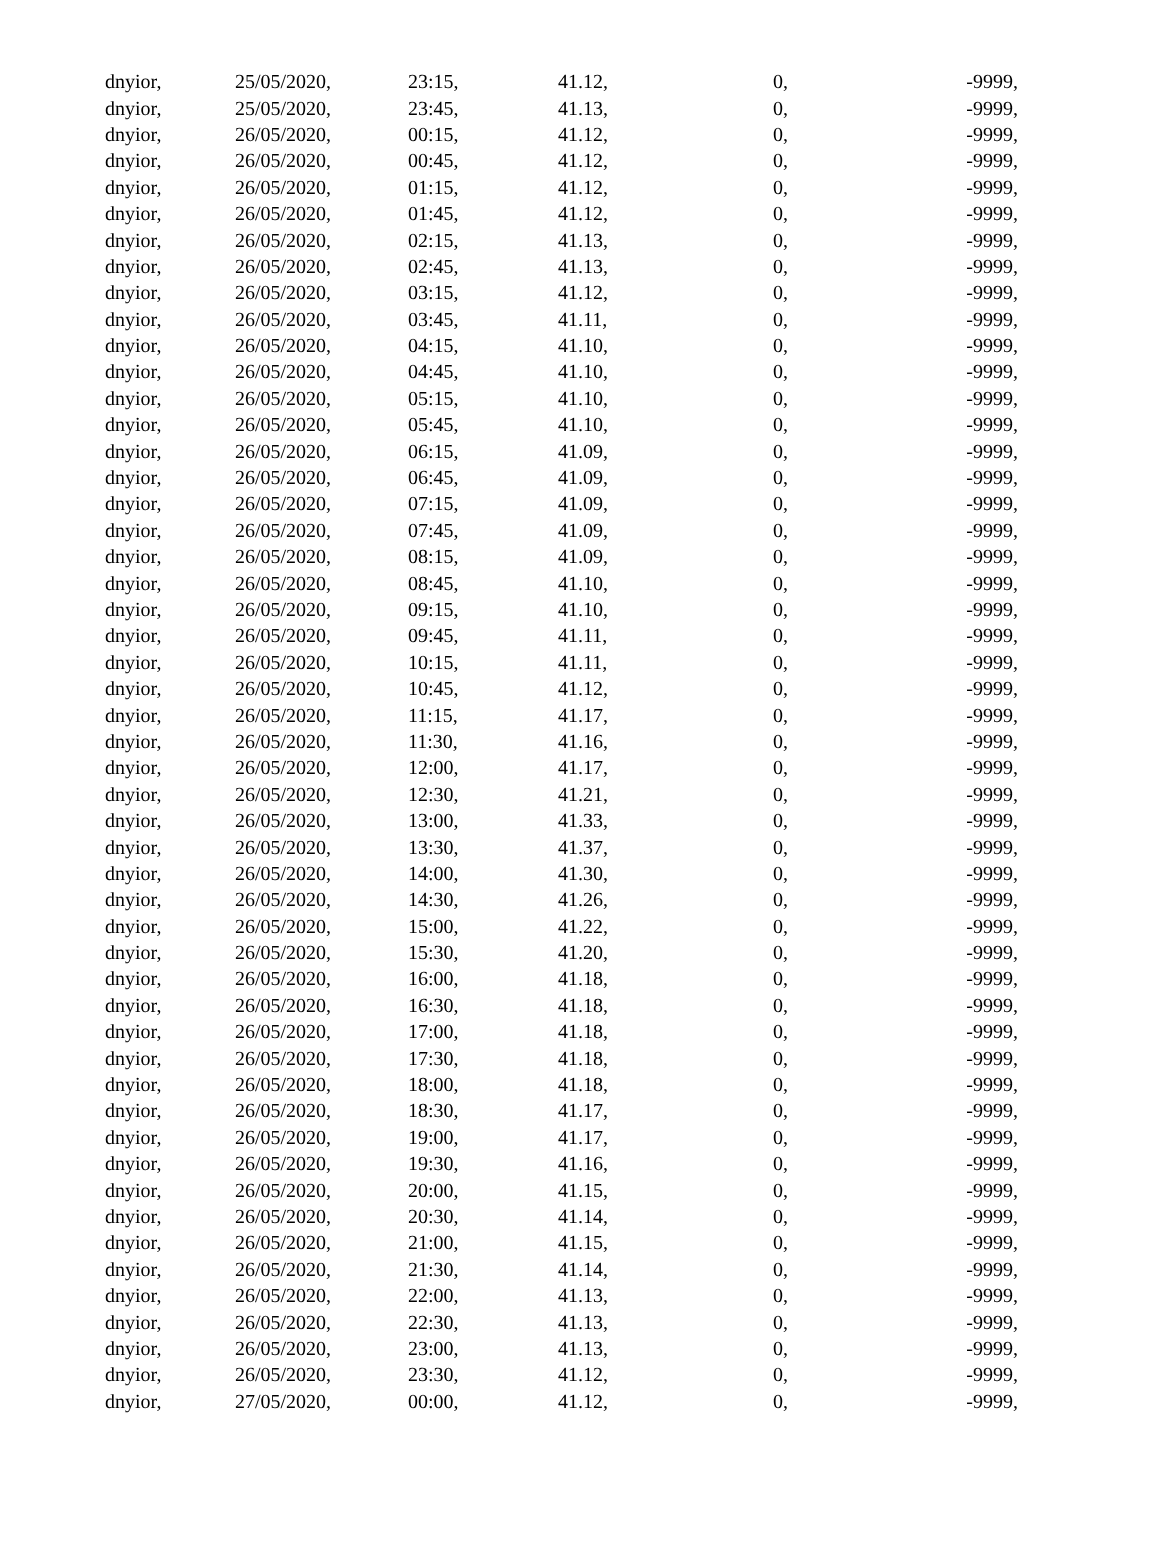| dnyior, | 25/05/2020, | 23:15, | 41.12, | 0, | -9999, |
| dnyior, | 25/05/2020, | 23:45, | 41.13, | 0, | -9999, |
| dnyior, | 26/05/2020, | 00:15, | 41.12, | 0, | -9999, |
| dnyior, | 26/05/2020, | 00:45, | 41.12, | 0, | -9999, |
| dnyior, | 26/05/2020, | 01:15, | 41.12, | 0, | -9999, |
| dnyior, | 26/05/2020, | 01:45, | 41.12, | 0, | -9999, |
| dnyior, | 26/05/2020, | 02:15, | 41.13, | 0, | -9999, |
| dnyior, | 26/05/2020, | 02:45, | 41.13, | 0, | -9999, |
| dnyior, | 26/05/2020, | 03:15, | 41.12, | 0, | -9999, |
| dnyior, | 26/05/2020, | 03:45, | 41.11, | 0, | -9999, |
| dnyior, | 26/05/2020, | 04:15, | 41.10, | 0, | -9999, |
| dnyior, | 26/05/2020, | 04:45, | 41.10, | 0, | -9999, |
| dnyior, | 26/05/2020, | 05:15, | 41.10, | 0, | -9999, |
| dnyior, | 26/05/2020, | 05:45, | 41.10, | 0, | -9999, |
| dnyior, | 26/05/2020, | 06:15, | 41.09, | 0, | -9999, |
| dnyior, | 26/05/2020, | 06:45, | 41.09, | 0, | -9999, |
| dnyior, | 26/05/2020, | 07:15, | 41.09, | 0, | -9999, |
| dnyior, | 26/05/2020, | 07:45, | 41.09, | 0, | -9999, |
| dnyior, | 26/05/2020, | 08:15, | 41.09, | 0, | -9999, |
| dnyior, | 26/05/2020, | 08:45, | 41.10, | 0, | -9999, |
| dnyior, | 26/05/2020, | 09:15, | 41.10, | 0, | -9999, |
| dnyior, | 26/05/2020, | 09:45, | 41.11, | 0, | -9999, |
| dnyior, | 26/05/2020, | 10:15, | 41.11, | 0, | -9999, |
| dnyior, | 26/05/2020, | 10:45, | 41.12, | 0, | -9999, |
| dnyior, | 26/05/2020, | 11:15, | 41.17, | 0, | -9999, |
| dnyior, | 26/05/2020, | 11:30, | 41.16, | 0, | -9999, |
| dnyior, | 26/05/2020, | 12:00, | 41.17, | 0, | -9999, |
| dnyior, | 26/05/2020, | 12:30, | 41.21, | 0, | -9999, |
| dnyior, | 26/05/2020, | 13:00, | 41.33, | 0, | -9999, |
| dnyior, | 26/05/2020, | 13:30, | 41.37, | 0, | -9999, |
| dnyior, | 26/05/2020, | 14:00, | 41.30, | 0, | -9999, |
| dnyior, | 26/05/2020, | 14:30, | 41.26, | 0, | -9999, |
| dnyior, | 26/05/2020, | 15:00, | 41.22, | 0, | -9999, |
| dnyior, | 26/05/2020, | 15:30, | 41.20, | 0, | -9999, |
| dnyior, | 26/05/2020, | 16:00, | 41.18, | 0, | -9999, |
| dnyior, | 26/05/2020, | 16:30, | 41.18, | 0, | -9999, |
| dnyior, | 26/05/2020, | 17:00, | 41.18, | 0, | -9999, |
| dnyior, | 26/05/2020, | 17:30, | 41.18, | 0, | -9999, |
| dnyior, | 26/05/2020, | 18:00, | 41.18, | 0, | -9999, |
| dnyior, | 26/05/2020, | 18:30, | 41.17, | 0, | -9999, |
| dnyior, | 26/05/2020, | 19:00, | 41.17, | 0, | -9999, |
| dnyior, | 26/05/2020, | 19:30, | 41.16, | 0, | -9999, |
| dnyior, | 26/05/2020, | 20:00, | 41.15, | 0, | -9999, |
| dnyior, | 26/05/2020, | 20:30, | 41.14, | 0, | -9999, |
| dnyior, | 26/05/2020, | 21:00, | 41.15, | 0, | -9999, |
| dnyior, | 26/05/2020, | 21:30, | 41.14, | 0, | -9999, |
| dnyior, | 26/05/2020, | 22:00, | 41.13, | 0, | -9999, |
| dnyior, | 26/05/2020, | 22:30, | 41.13, | 0, | -9999, |
| dnyior, | 26/05/2020, | 23:00, | 41.13, | 0, | -9999, |
| dnyior, | 26/05/2020, | 23:30, | 41.12, | 0, | -9999, |
| dnyior, | 27/05/2020, | 00:00, | 41.12, | 0, | -9999, |